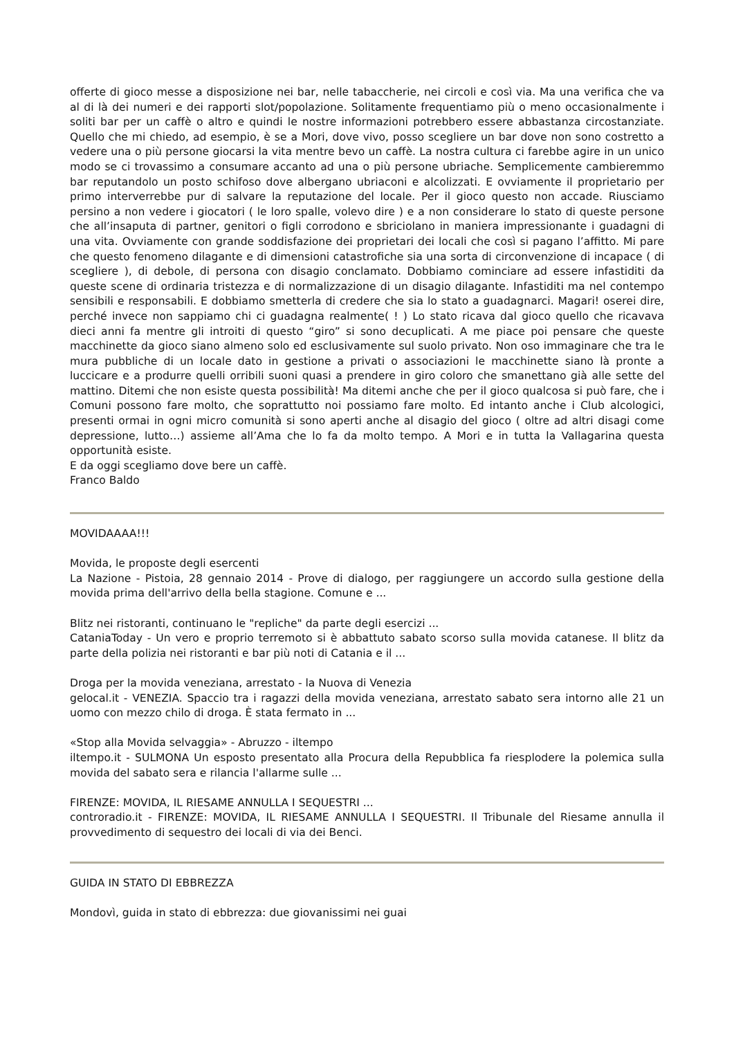offerte di gioco messe a disposizione nei bar, nelle tabaccherie, nei circoli e così via. Ma una verifica che va al di là dei numeri e dei rapporti slot/popolazione. Solitamente frequentiamo più o meno occasionalmente i soliti bar per un caffè o altro e quindi le nostre informazioni potrebbero essere abbastanza circostanziate. Quello che mi chiedo, ad esempio, è se a Mori, dove vivo, posso scegliere un bar dove non sono costretto a vedere una o più persone giocarsi la vita mentre bevo un caffè. La nostra cultura ci farebbe agire in un unico modo se ci trovassimo a consumare accanto ad una o più persone ubriache. Semplicemente cambieremmo bar reputandolo un posto schifoso dove albergano ubriaconi e alcolizzati. E ovviamente il proprietario per primo interverrebbe pur di salvare la reputazione del locale. Per il gioco questo non accade. Riusciamo persino a non vedere i giocatori ( le loro spalle, volevo dire ) e a non considerare lo stato di queste persone che all’insaputa di partner, genitori o figli corrodono e sbriciolano in maniera impressionante i guadagni di una vita. Ovviamente con grande soddisfazione dei proprietari dei locali che così si pagano l’affitto. Mi pare che questo fenomeno dilagante e di dimensioni catastrofiche sia una sorta di circonvenzione di incapace ( di scegliere ), di debole, di persona con disagio conclamato. Dobbiamo cominciare ad essere infastiditi da queste scene di ordinaria tristezza e di normalizzazione di un disagio dilagante. Infastiditi ma nel contempo sensibili e responsabili. E dobbiamo smetterla di credere che sia lo stato a guadagnarci. Magari! oserei dire, perché invece non sappiamo chi ci guadagna realmente( ! ) Lo stato ricava dal gioco quello che ricavava dieci anni fa mentre gli introiti di questo “giro” si sono decuplicati. A me piace poi pensare che queste macchinette da gioco siano almeno solo ed esclusivamente sul suolo privato. Non oso immaginare che tra le mura pubbliche di un locale dato in gestione a privati o associazioni le macchinette siano là pronte a luccicare e a produrre quelli orribili suoni quasi a prendere in giro coloro che smanettano già alle sette del mattino. Ditemi che non esiste questa possibilità! Ma ditemi anche che per il gioco qualcosa si può fare, che i Comuni possono fare molto, che soprattutto noi possiamo fare molto. Ed intanto anche i Club alcologici, presenti ormai in ogni micro comunità si sono aperti anche al disagio del gioco ( oltre ad altri disagi come depressione, lutto…) assieme all’Ama che lo fa da molto tempo. A Mori e in tutta la Vallagarina questa opportunità esiste.
E da oggi scegliamo dove bere un caffè.
Franco Baldo
MOVIDAAAA!!!
Movida, le proposte degli esercenti
La Nazione - Pistoia, 28 gennaio 2014 - Prove di dialogo, per raggiungere un accordo sulla gestione della movida prima dell'arrivo della bella stagione. Comune e ...
Blitz nei ristoranti, continuano le "repliche" da parte degli esercizi ...
CataniaToday - Un vero e proprio terremoto si è abbattuto sabato scorso sulla movida catanese. Il blitz da parte della polizia nei ristoranti e bar più noti di Catania e il ...
Droga per la movida veneziana, arrestato - la Nuova di Venezia
gelocal.it - VENEZIA. Spaccio tra i ragazzi della movida veneziana, arrestato sabato sera intorno alle 21 un uomo con mezzo chilo di droga. È stata fermato in ...
«Stop alla Movida selvaggia» - Abruzzo - iltempo
iltempo.it - SULMONA Un esposto presentato alla Procura della Repubblica fa riesplodere la polemica sulla movida del sabato sera e rilancia l'allarme sulle ...
FIRENZE: MOVIDA, IL RIESAME ANNULLA I SEQUESTRI ...
controradio.it - FIRENZE: MOVIDA, IL RIESAME ANNULLA I SEQUESTRI. Il Tribunale del Riesame annulla il provvedimento di sequestro dei locali di via dei Benci.
GUIDA IN STATO DI EBBREZZA
Mondovì, guida in stato di ebbrezza: due giovanissimi nei guai